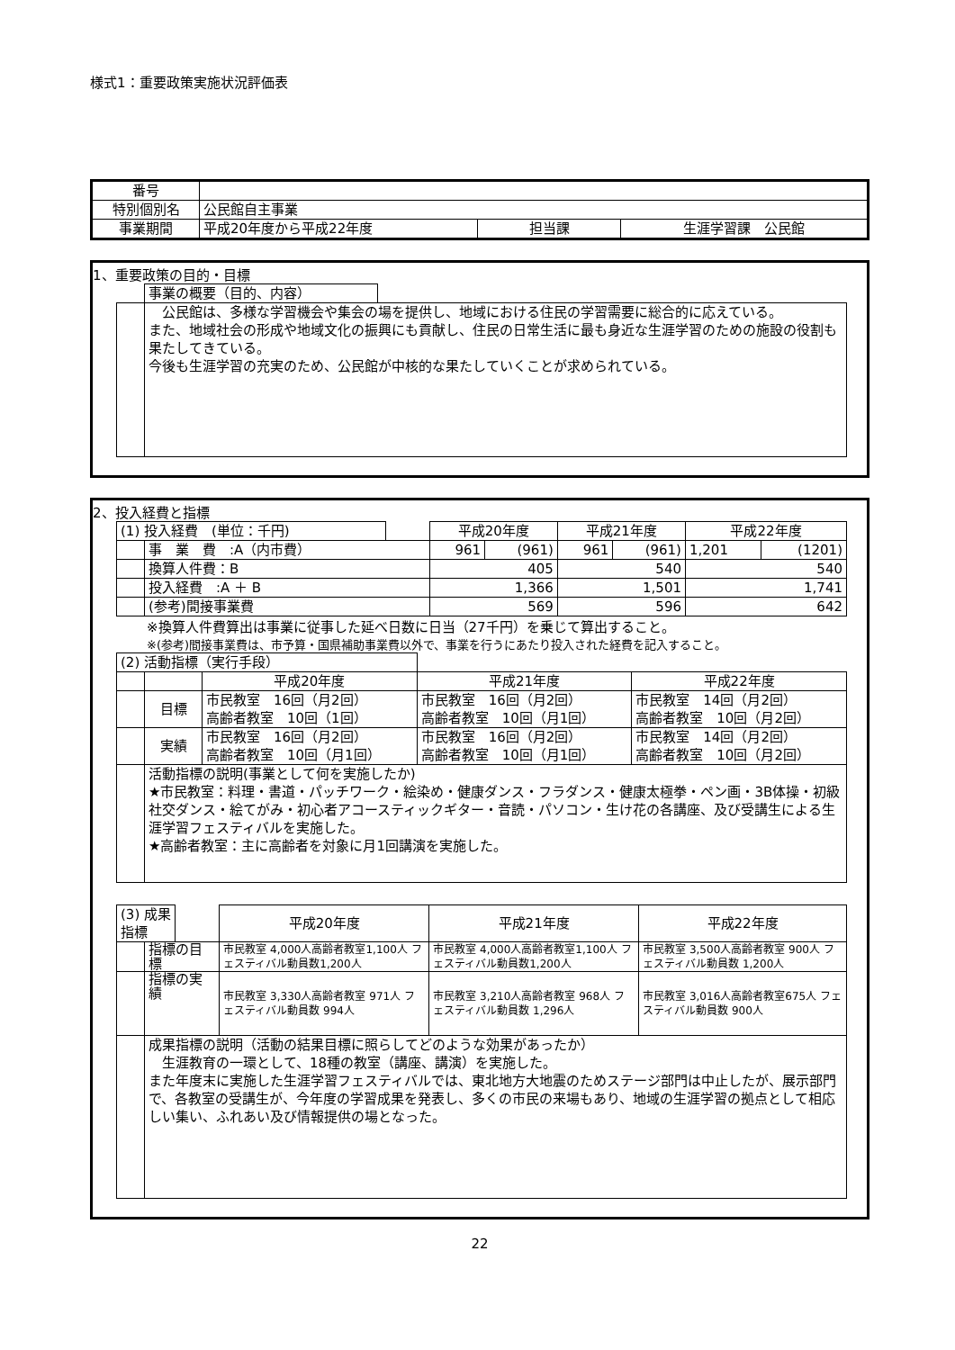様式1：重要政策実施状況評価表
| 番号 | | | |
| 特別個別名 | 公民館自主事業 | | |
| 事業期間 | 平成20年度から平成22年度 | 担当課 | 生涯学習課 公民館 |
1、重要政策の目的・目標
| | 事業の概要（目的、内容） | |
| | 公民館は、多様な学習機会や集会の場を提供し、地域における住民の学習需要に総合的に応えている。 また、地域社会の形成や地域文化の振興にも貢献し、住民の日常生活に最も身近な生涯学習のための施設の役割も果たしてきている。 今後も生涯学習の充実のため、公民館が中核的な果たしていくことが求められている。 | |
2、投入経費と指標
| (1) 投入経費 (単位：千円) | | | 平成20年度 | | 平成21年度 | | 平成22年度 | |
| | 事 業 費 :A（内市費） | | 961 | (961) | 961 | (961) | 1,201 | (1201) |
| | 換算人件費：B | | 405 | | 540 | | 540 | |
| | 投入経費 :A ＋ B | | 1,366 | | 1,501 | | 1,741 | |
| | (参考)間接事業費 | | 569 | | 596 | | 642 | |
※換算人件費算出は事業に従事した延べ日数に日当（27千円）を乗じて算出すること。
※(参考)間接事業費は、市予算・国県補助事業費以外で、事業を行うにあたり投入された経費を記入すること。
| (2) 活動指標（実行手段） | | | | |
| | | 平成20年度 | 平成21年度 | 平成22年度 |
| | 目標 | 市民教室 16回（月2回） 高齢者教室 10回（1回） | 市民教室 16回（月2回） 高齢者教室 10回（月1回） | 市民教室 14回（月2回） 高齢者教室 10回（月2回） |
| | 実績 | 市民教室 16回（月2回） 高齢者教室 10回（月1回） | 市民教室 16回（月2回） 高齢者教室 10回（月1回） | 市民教室 14回（月2回） 高齢者教室 10回（月2回） |
| | 活動指標の説明(事業として何を実施したか) ★市民教室：料理・書道・パッチワーク・絵染め・健康ダンス・フラダンス・健康太極拳・ペン画・3B体操・初級社交ダンス・絵てがみ・初心者アコースティックギター・音読・パソコン・生け花の各講座、及び受講生による生涯学習フェスティバルを実施した。 ★高齢者教室：主に高齢者を対象に月1回講演を実施した。 | | | |
| (3) 成果指標 | | | 平成20年度 | 平成21年度 | 平成22年度 |
| | 指標の目標 | | 市民教室 4,000人高齢者教室1,100人 フェスティバル動員数1,200人 | 市民教室 4,000人高齢者教室1,100人 フェスティバル動員数1,200人 | 市民教室 3,500人高齢者教室 900人 フェスティバル動員数 1,200人 |
| | 指標の実績 | | 市民教室 3,330人高齢者教室 971人 フェスティバル動員数 994人 | 市民教室 3,210人高齢者教室 968人 フェスティバル動員数 1,296人 | 市民教室 3,016人高齢者教室675人 フェスティバル動員数 900人 |
| | 成果指標の説明（活動の結果目標に照らしてどのような効果があったか） 生涯教育の一環として、18種の教室（講座、講演）を実施した。 また年度末に実施した生涯学習フェスティバルでは、東北地方大地震のためステージ部門は中止したが、展示部門で、各教室の受講生が、今年度の学習成果を発表し、多くの市民の来場もあり、地域の生涯学習の拠点として相応しい集い、ふれあい及び情報提供の場となった。 | | | | |
22